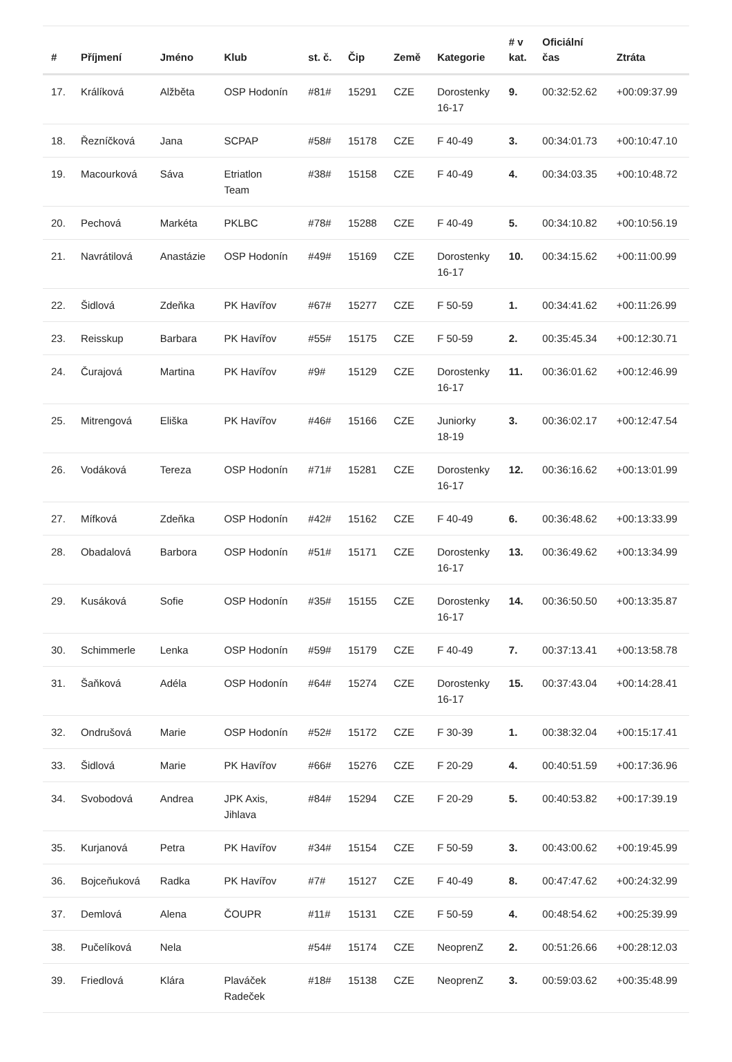| # | Příjmení | Jméno | Klub | st. č. | Čip | Země | Kategorie | # v kat. | Oficiální čas | Ztráta |
| --- | --- | --- | --- | --- | --- | --- | --- | --- | --- | --- |
| 17. | Králíková | Alžběta | OSP Hodonín | #81# | 15291 | CZE | Dorostenky 16-17 | 9. | 00:32:52.62 | +00:09:37.99 |
| 18. | Řezníčková | Jana | SCPAP | #58# | 15178 | CZE | F 40-49 | 3. | 00:34:01.73 | +00:10:47.10 |
| 19. | Macourková | Sáva | Etriatlon Team | #38# | 15158 | CZE | F 40-49 | 4. | 00:34:03.35 | +00:10:48.72 |
| 20. | Pechová | Markéta | PKLBC | #78# | 15288 | CZE | F 40-49 | 5. | 00:34:10.82 | +00:10:56.19 |
| 21. | Navrátilová | Anastázie | OSP Hodonín | #49# | 15169 | CZE | Dorostenky 16-17 | 10. | 00:34:15.62 | +00:11:00.99 |
| 22. | Šidlová | Zdeňka | PK Havířov | #67# | 15277 | CZE | F 50-59 | 1. | 00:34:41.62 | +00:11:26.99 |
| 23. | Reisskup | Barbara | PK Havířov | #55# | 15175 | CZE | F 50-59 | 2. | 00:35:45.34 | +00:12:30.71 |
| 24. | Čurajová | Martina | PK Havířov | #9# | 15129 | CZE | Dorostenky 16-17 | 11. | 00:36:01.62 | +00:12:46.99 |
| 25. | Mitrengová | Eliška | PK Havířov | #46# | 15166 | CZE | Juniorky 18-19 | 3. | 00:36:02.17 | +00:12:47.54 |
| 26. | Vodáková | Tereza | OSP Hodonín | #71# | 15281 | CZE | Dorostenky 16-17 | 12. | 00:36:16.62 | +00:13:01.99 |
| 27. | Mífková | Zdeňka | OSP Hodonín | #42# | 15162 | CZE | F 40-49 | 6. | 00:36:48.62 | +00:13:33.99 |
| 28. | Obadalová | Barbora | OSP Hodonín | #51# | 15171 | CZE | Dorostenky 16-17 | 13. | 00:36:49.62 | +00:13:34.99 |
| 29. | Kusáková | Sofie | OSP Hodonín | #35# | 15155 | CZE | Dorostenky 16-17 | 14. | 00:36:50.50 | +00:13:35.87 |
| 30. | Schimmerle | Lenka | OSP Hodonín | #59# | 15179 | CZE | F 40-49 | 7. | 00:37:13.41 | +00:13:58.78 |
| 31. | Šaňková | Adéla | OSP Hodonín | #64# | 15274 | CZE | Dorostenky 16-17 | 15. | 00:37:43.04 | +00:14:28.41 |
| 32. | Ondrušová | Marie | OSP Hodonín | #52# | 15172 | CZE | F 30-39 | 1. | 00:38:32.04 | +00:15:17.41 |
| 33. | Šidlová | Marie | PK Havířov | #66# | 15276 | CZE | F 20-29 | 4. | 00:40:51.59 | +00:17:36.96 |
| 34. | Svobodová | Andrea | JPK Axis, Jihlava | #84# | 15294 | CZE | F 20-29 | 5. | 00:40:53.82 | +00:17:39.19 |
| 35. | Kurjanová | Petra | PK Havířov | #34# | 15154 | CZE | F 50-59 | 3. | 00:43:00.62 | +00:19:45.99 |
| 36. | Bojceňuková | Radka | PK Havířov | #7# | 15127 | CZE | F 40-49 | 8. | 00:47:47.62 | +00:24:32.99 |
| 37. | Demlová | Alena | ČOUPR | #11# | 15131 | CZE | F 50-59 | 4. | 00:48:54.62 | +00:25:39.99 |
| 38. | Pučelíková | Nela | | #54# | 15174 | CZE | NeoprenZ | 2. | 00:51:26.66 | +00:28:12.03 |
| 39. | Friedlová | Klára | Plaváček Radeček | #18# | 15138 | CZE | NeoprenZ | 3. | 00:59:03.62 | +00:35:48.99 |